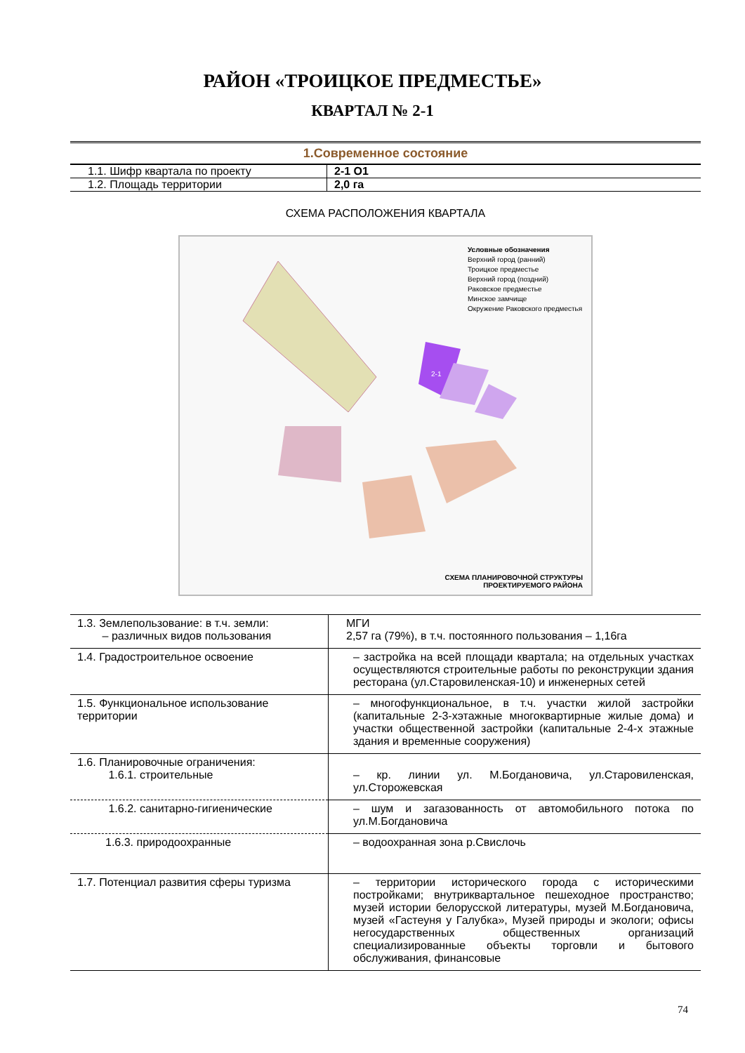РАЙОН «ТРОИЦКОЕ ПРЕДМЕСТЬЕ»
КВАРТАЛ № 2-1
| 1.Современное состояние | |
| --- | --- |
| 1.1. Шифр квартала по проекту | 2-1 О1 |
| 1.2. Площадь территории | 2,0 га |
СХЕМА РАСПОЛОЖЕНИЯ КВАРТАЛА
Условные обозначения
Верхний город (ранний)
Троицкое предместье
Верхний город (поздний)
Раковское предместье
Минское замчище
Окружение Раковского предместья
2-1
СХЕМА ПЛАНИРОВОЧНОЙ СТРУКТУРЫ
ПРОЕКТИРУЕМОГО РАЙОНА
| 1.3. Землепользование: в т.ч. земли: – различных видов пользования | МГИ 2,57 га (79%), в т.ч. постоянного пользования – 1,16га |
| 1.4. Градостроительное освоение | – застройка на всей площади квартала; на отдельных участках осуществляются строительные работы по реконструкции здания ресторана (ул.Старовиленская-10) и инженерных сетей |
| 1.5. Функциональное использование территории | – многофункциональное, в т.ч. участки жилой застройки (капитальные 2-3-хэтажные многоквартирные жилые дома) и участки общественной застройки (капитальные 2-4-х этажные здания и временные сооружения) |
| 1.6. Планировочные ограничения: 1.6.1. строительные | – кр. линии ул. М.Богдановича, ул.Старовиленская, ул.Сторожевская |
| 1.6.2. санитарно-гигиенические | – шум и загазованность от автомобильного потока по ул.М.Богдановича |
| 1.6.3. природоохранные | – водоохранная зона р.Свислочь |
| 1.7. Потенциал развития сферы туризма | – территории исторического города с историческими постройками; внутриквартальное пешеходное пространство; музей истории белорусской литературы, музей М.Богдановича, музей «Гастеуня у Галубка», Музей природы и экологи; офисы негосударственных общественных организаций специализированные объекты торговли и бытового обслуживания, финансовые |
74